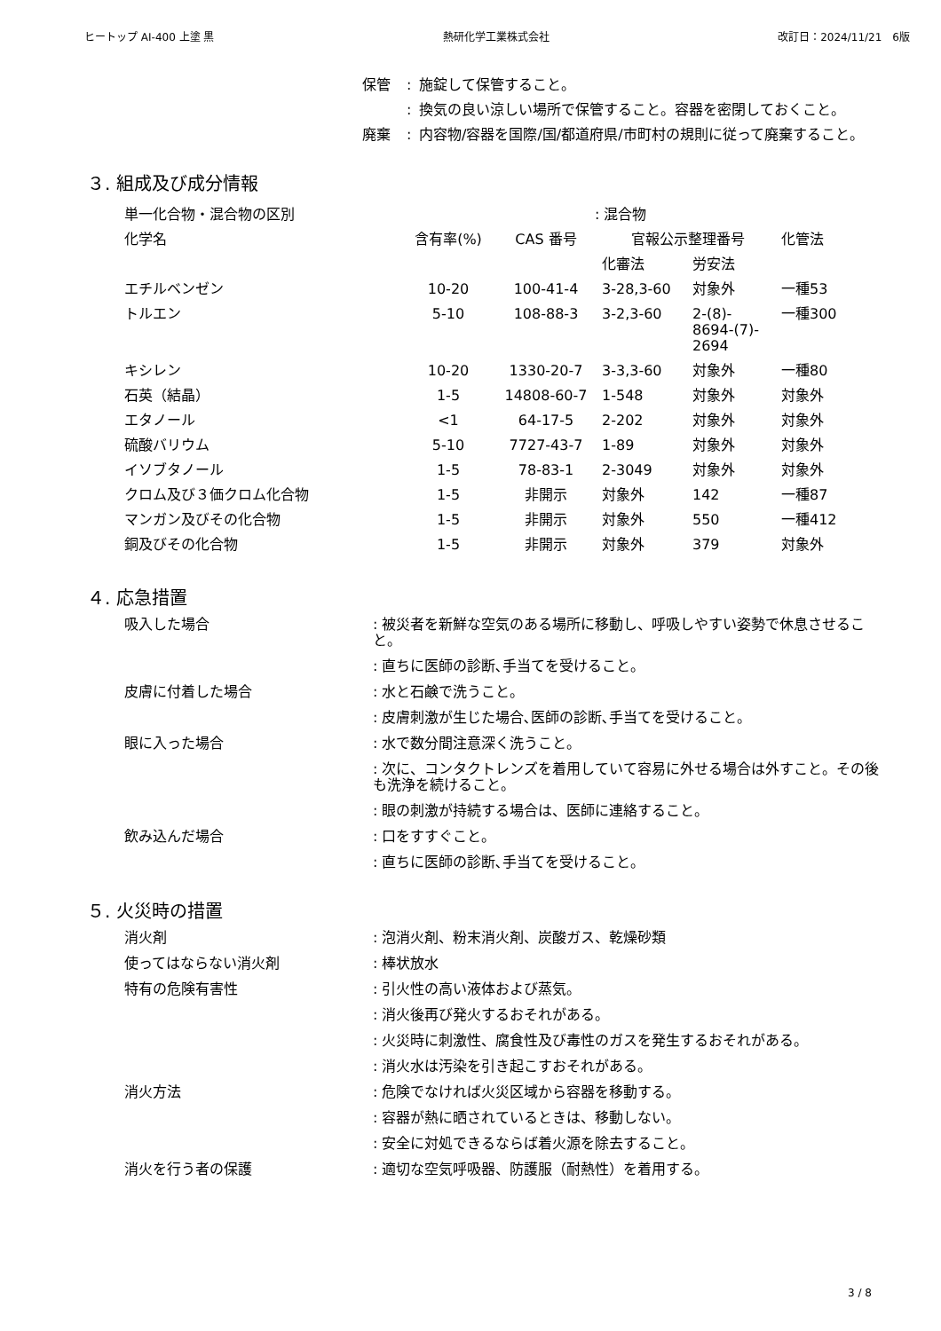ヒートップ AI-400 上塗 黒 熱研化学工業株式会社 改訂日：2024/11/21　6版
保管: 施錠して保管すること。
: 換気の良い涼しい場所で保管すること。容器を密閉しておくこと。
廃棄: 内容物/容器を国際/国/都道府県/市町村の規則に従って廃棄すること。
３. 組成及び成分情報
| 単一化合物・混合物の区別 | : 混合物 | | | | |
| 化学名 | 含有率(%) | CAS 番号 | 官報公示整理番号 | | 化管法 |
| | | | 化審法 | 労安法 | |
| エチルベンゼン | 10-20 | 100-41-4 | 3-28,3-60 | 対象外 | 一種53 |
| トルエン | 5-10 | 108-88-3 | 3-2,3-60 | 2-(8)- 8694-(7)- 2694 | 一種300 |
| キシレン | 10-20 | 1330-20-7 | 3-3,3-60 | 対象外 | 一種80 |
| 石英（結晶） | 1-5 | 14808-60-7 | 1-548 | 対象外 | 対象外 |
| エタノール | <1 | 64-17-5 | 2-202 | 対象外 | 対象外 |
| 硫酸バリウム | 5-10 | 7727-43-7 | 1-89 | 対象外 | 対象外 |
| イソブタノール | 1-5 | 78-83-1 | 2-3049 | 対象外 | 対象外 |
| クロム及び３価クロム化合物 | 1-5 | 非開示 | 対象外 | 142 | 一種87 |
| マンガン及びその化合物 | 1-5 | 非開示 | 対象外 | 550 | 一種412 |
| 銅及びその化合物 | 1-5 | 非開示 | 対象外 | 379 | 対象外 |
４. 応急措置
吸入した場合: 被災者を新鮮な空気のある場所に移動し、呼吸しやすい姿勢で休息させること。
: 直ちに医師の診断､手当てを受けること。
皮膚に付着した場合: 水と石鹸で洗うこと。
: 皮膚刺激が生じた場合､医師の診断､手当てを受けること。
眼に入った場合: 水で数分間注意深く洗うこと。
: 次に、コンタクトレンズを着用していて容易に外せる場合は外すこと。その後も洗浄を続けること。
: 眼の刺激が持続する場合は、医師に連絡すること。
飲み込んだ場合: 口をすすぐこと。
: 直ちに医師の診断､手当てを受けること。
５. 火災時の措置
消火剤: 泡消火剤、粉末消火剤、炭酸ガス、乾燥砂類
使ってはならない消火剤: 棒状放水
特有の危険有害性: 引火性の高い液体および蒸気。
: 消火後再び発火するおそれがある。
: 火災時に刺激性、腐食性及び毒性のガスを発生するおそれがある。
: 消火水は汚染を引き起こすおそれがある。
消火方法: 危険でなければ火災区域から容器を移動する。
: 容器が熱に晒されているときは、移動しない。
: 安全に対処できるならば着火源を除去すること。
消火を行う者の保護: 適切な空気呼吸器、防護服（耐熱性）を着用する。
3 / 8